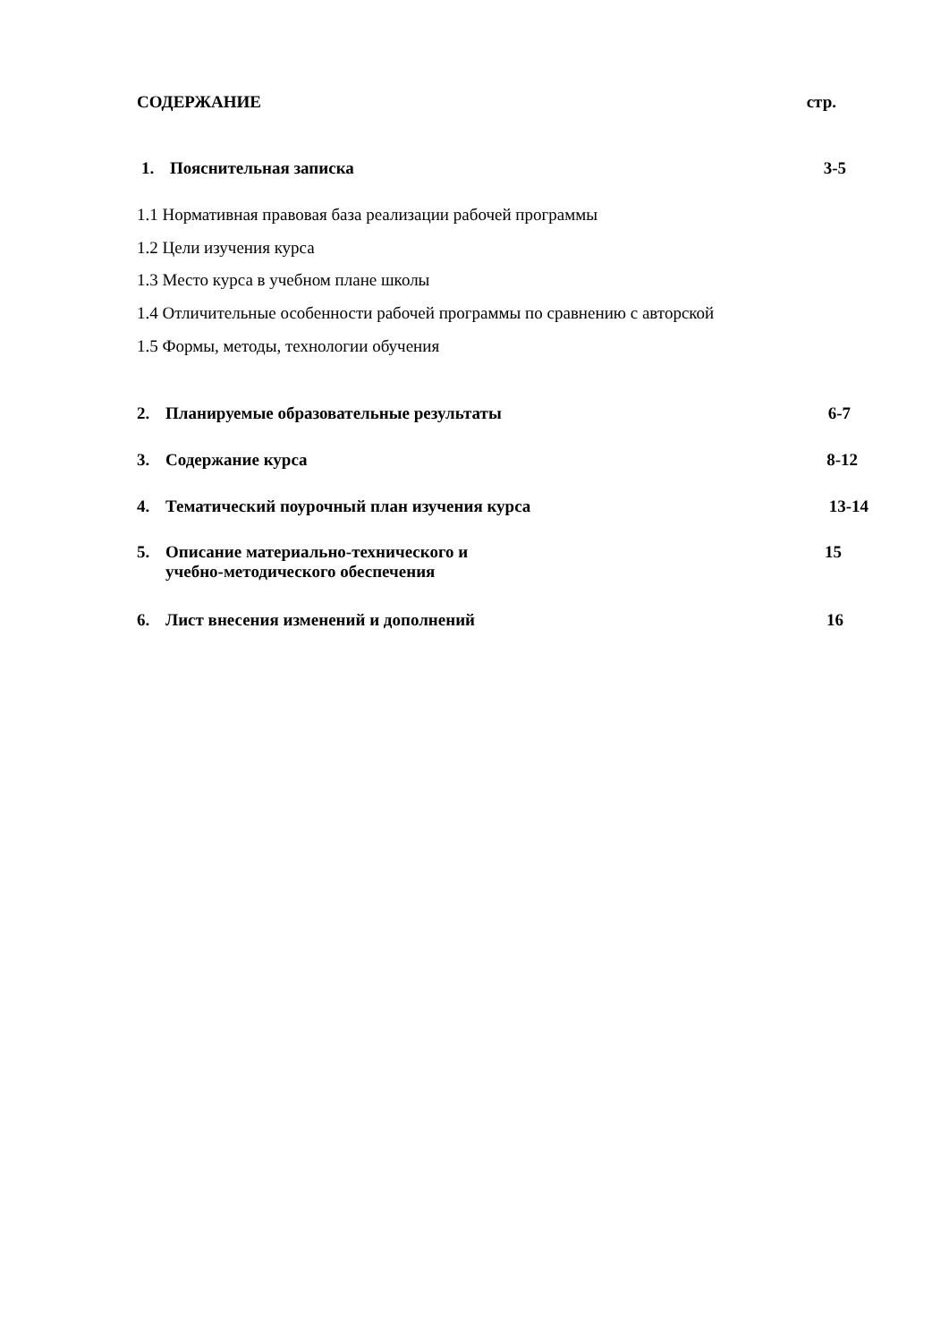СОДЕРЖАНИЕ стр.
1. Пояснительная записка 3-5
1.1 Нормативная правовая база реализации рабочей программы
1.2 Цели изучения курса
1.3 Место курса в учебном плане школы
1.4 Отличительные особенности рабочей программы по сравнению с авторской
1.5 Формы, методы, технологии обучения
2. Планируемые образовательные результаты 6-7
3. Содержание курса 8-12
4. Тематический поурочный план изучения курса 13-14
5. Описание материально-технического и
учебно-методического обеспечения 15
6. Лист внесения изменений и дополнений 16